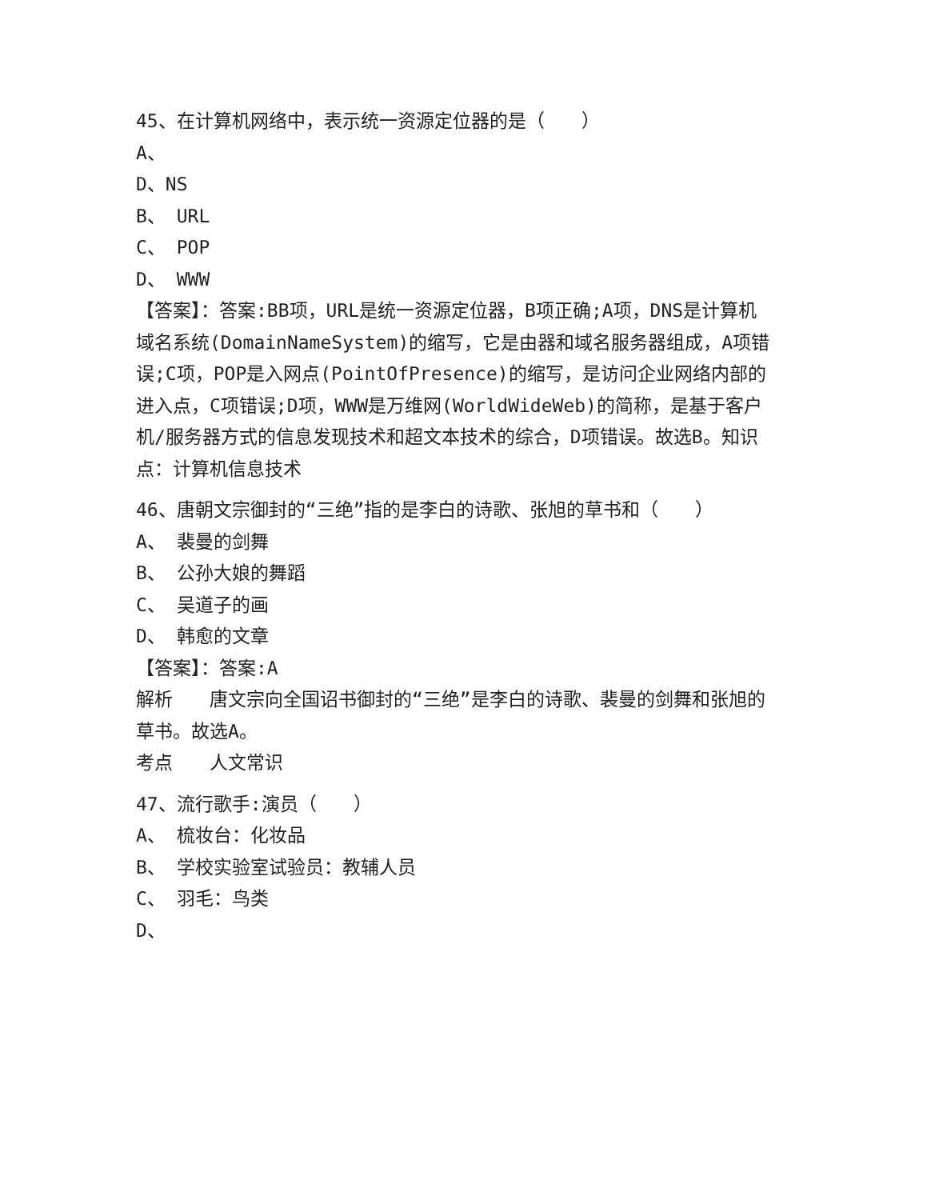45、在计算机网络中，表示统一资源定位器的是（　　）
A、
D、NS
B、 URL
C、 POP
D、 WWW
【答案】：答案:BB项，URL是统一资源定位器，B项正确;A项，DNS是计算机域名系统(DomainNameSystem)的缩写，它是由器和域名服务器组成，A项错误;C项，POP是入网点(PointOfPresence)的缩写，是访问企业网络内部的进入点，C项错误;D项，WWW是万维网(WorldWideWeb)的简称，是基于客户机/服务器方式的信息发现技术和超文本技术的综合，D项错误。故选B。知识点：计算机信息技术
46、唐朝文宗御封的“三绝”指的是李白的诗歌、张旭的草书和（　　）
A、 裴曼的剑舞
B、 公孙大娘的舞蹈
C、 吴道子的画
D、 韩愈的文章
【答案】：答案:A
解析　　唐文宗向全国诏书御封的“三绝”是李白的诗歌、裴曼的剑舞和张旭的草书。故选A。
考点　　人文常识
47、流行歌手:演员（　　）
A、 梳妆台：化妆品
B、 学校实验室试验员：教辅人员
C、 羽毛：鸟类
D、